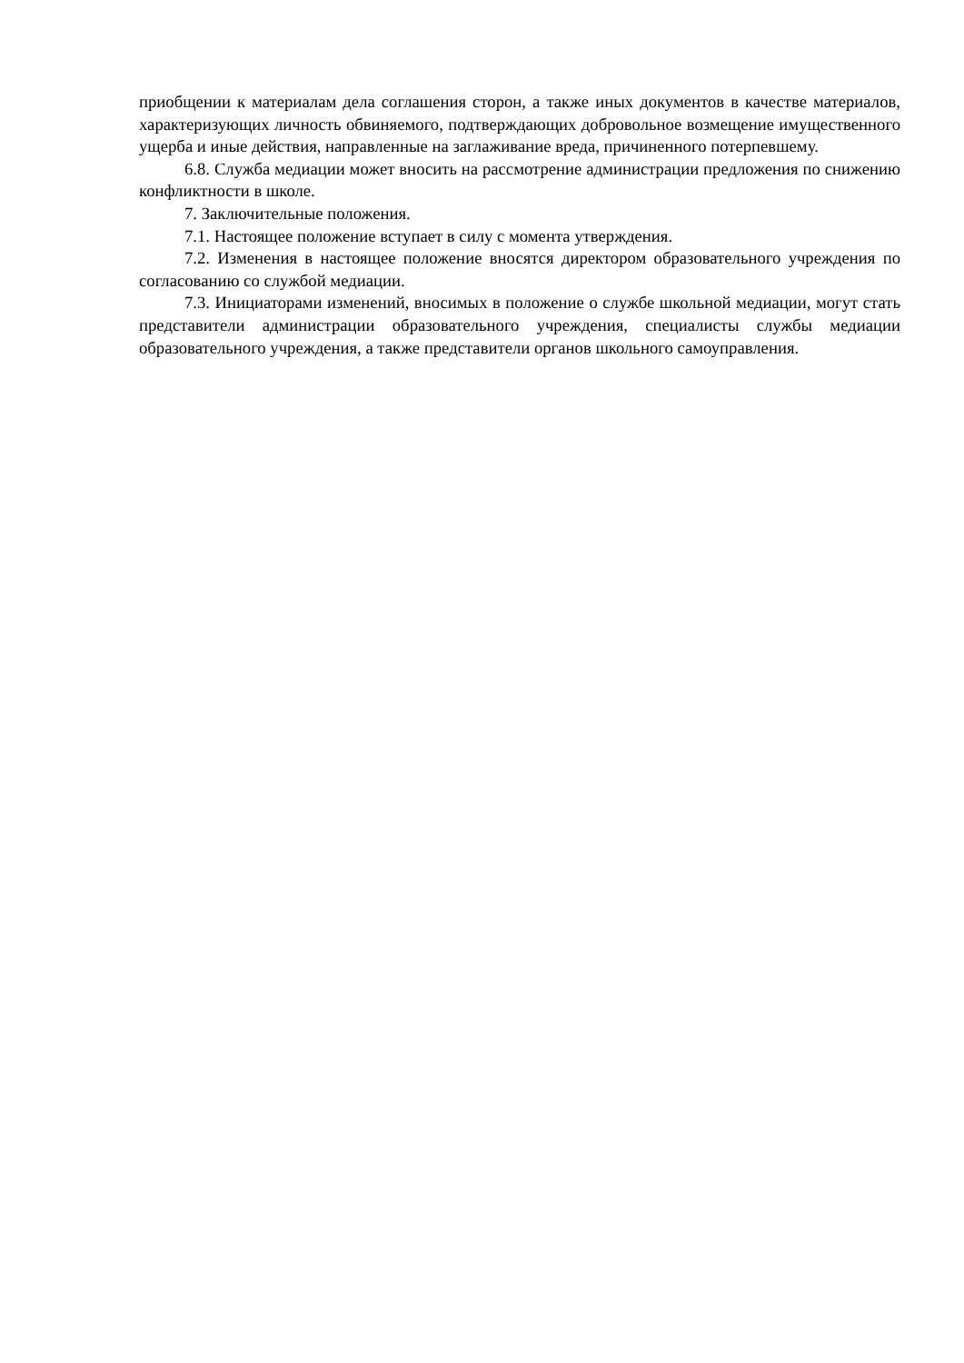приобщении к материалам дела соглашения сторон, а также иных документов в качестве материалов, характеризующих личность обвиняемого, подтверждающих добровольное возмещение имущественного ущерба и иные действия, направленные на заглаживание вреда, причиненного потерпевшему.
6.8. Служба медиации может вносить на рассмотрение администрации предложения по снижению конфликтности в школе.
7. Заключительные положения.
7.1. Настоящее положение вступает в силу с момента утверждения.
7.2. Изменения в настоящее положение вносятся директором образовательного учреждения по согласованию со службой медиации.
7.3. Инициаторами изменений, вносимых в положение о службе школьной медиации, могут стать представители администрации образовательного учреждения, специалисты службы медиации образовательного учреждения, а также представители органов школьного самоуправления.